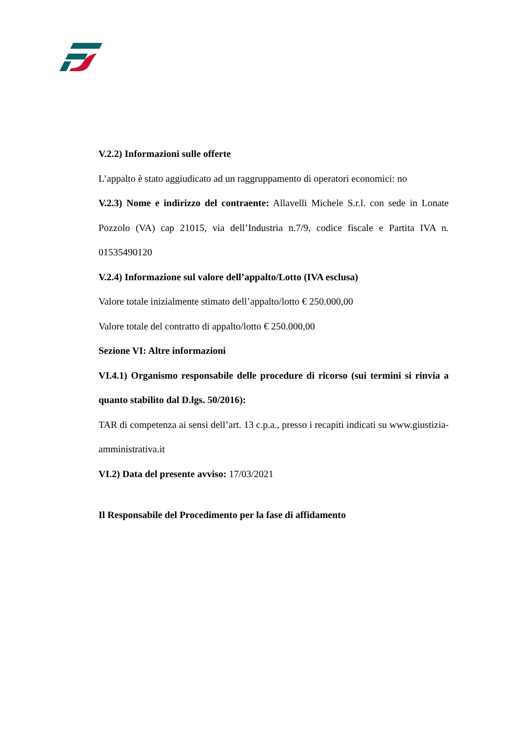V.2.2) Informazioni sulle offerte
L’appalto è stato aggiudicato ad un raggruppamento di operatori economici: no
V.2.3) Nome e indirizzo del contraente: Allavelli Michele S.r.l. con sede in Lonate Pozzolo (VA) cap 21015, via dell’Industria n.7/9, codice fiscale e Partita IVA n. 01535490120
V.2.4) Informazione sul valore dell’appalto/Lotto (IVA esclusa)
Valore totale inizialmente stimato dell’appalto/lotto € 250.000,00
Valore totale del contratto di appalto/lotto € 250.000,00
Sezione VI: Altre informazioni
VI.4.1) Organismo responsabile delle procedure di ricorso (sui termini si rinvia a quanto stabilito dal D.lgs. 50/2016):
TAR di competenza ai sensi dell’art. 13 c.p.a., presso i recapiti indicati su www.giustizia-amministrativa.it
VI.2) Data del presente avviso: 17/03/2021
Il Responsabile del Procedimento per la fase di affidamento